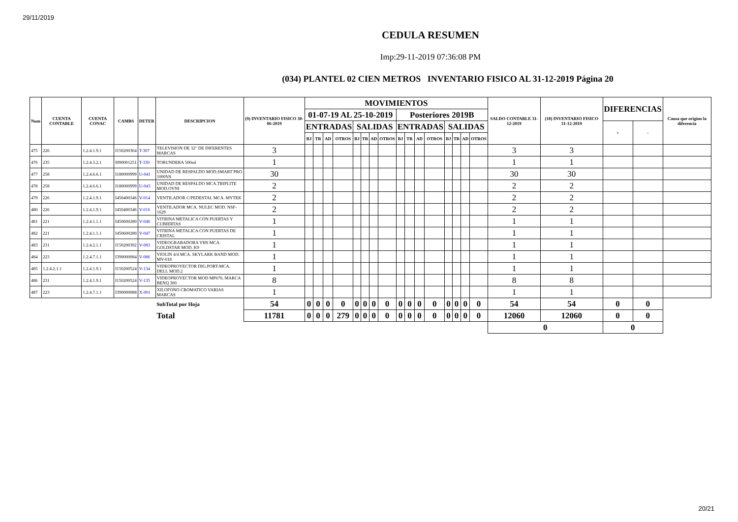29/11/2019
CEDULA RESUMEN
Imp:29-11-2019 07:36:08 PM
(034) PLANTEL 02 CIEN METROS INVENTARIO FISICO AL 31-12-2019 Página 20
| Num | CUENTA CONTABLE | CUENTA CONAC | CAMBS | DETER | DESCRIPCION | (9) INVENTARIO FISICO 30-06-2019 | MOVIMIENTOS | | | | | | | | | | | | | | | | SALDO CONTABLE 31-12-2019 | (10) INVENTARIO FISICO 31-12-2019 | DIFERENCIAS | | Causa que origino la diferencia |
| --- | --- | --- | --- | --- | --- | --- | --- | --- | --- | --- | --- | --- | --- | --- | --- | --- | --- | --- | --- | --- | --- | --- | --- | --- | --- | --- | --- |
| | | | | | | | 01-07-19 AL 25-10-2019 | | | | | | | | Posteriores 2019B | | | | | | | | | | | | |
| | | | | | | | ENTRADAS | | | | SALIDAS | | | | ENTRADAS | | | | SALIDAS | | | | | | + | - | |
| | | | | | | | BJ | TR | AD | OTROS | BJ | TR | AD | OTROS | BJ | TR | AD | OTROS | BJ | TR | AD | OTROS | | | | | |
| 475 | 226 | 1.2.4.1.9.1 | I150200364 | T-307 | TELEVISION DE 32" DE DIFERENTES MARCAS | 3 | | | | | | | | | | | | | | | | | 3 | 3 | | | |
| 476 | 235 | 1.2.4.3.2.1 | I090001251 | T-330 | TORUNDERA 500ml | 1 | | | | | | | | | | | | | | | | | 1 | 1 | | | |
| 477 | 258 | 1.2.4.6.6.1 | I180000999 | U-041 | UNIDAD DE RESPALDO MOD.SMART PRO 1000VA | 30 | | | | | | | | | | | | | | | | | 30 | 30 | | | |
| 478 | 258 | 1.2.4.6.6.1 | I180000999 | U-043 | UNIDAD DE RESPALDO MCA.TRIPLITE MOD.OVNI | 2 | | | | | | | | | | | | | | | | | 2 | 2 | | | |
| 479 | 226 | 1.2.4.1.9.1 | I450400346 | V-014 | VENTILADOR C/PEDESTAL MCA. MYTEK | 2 | | | | | | | | | | | | | | | | | 2 | 2 | | | |
| 480 | 226 | 1.2.4.1.9.1 | I450400346 | V-016 | VENTILADOR MCA. NULEC MOD. NSF-1629 | 2 | | | | | | | | | | | | | | | | | 2 | 2 | | | |
| 481 | 221 | 1.2.4.1.1.1 | I450600280 | V-046 | VITRINA METALICA CON PUERTAS Y CUBIERTAS | 1 | | | | | | | | | | | | | | | | | 1 | 1 | | | |
| 482 | 221 | 1.2.4.1.1.1 | I450600280 | V-047 | VITRINA METALICA CON PUERTAS DE CRISTAL | 1 | | | | | | | | | | | | | | | | | 1 | 1 | | | |
| 483 | 231 | 1.2.4.2.1.1 | I150200392 | V-083 | VIDEOGRABADORA VHS MCA. GOLDSTAR MOD. K9 | 1 | | | | | | | | | | | | | | | | | 1 | 1 | | | |
| 484 | 223 | 1.2.4.7.1.1 | I390000084 | V-086 | VIOLIN 4/4 MCA. SKYLARK BAND MOD. MV-018 | 1 | | | | | | | | | | | | | | | | | 1 | 1 | | | |
| 485 | 1.2.4.2.1.1 | 1.2.4.1.9.1 | I150200524 | V-134 | VIDEOPROYECTOR DIG.PORT-MCA. DELL MOD.2 | 1 | | | | | | | | | | | | | | | | | 1 | 1 | | | |
| 486 | 231 | 1.2.4.1.9.1 | I150200524 | V-135 | VIDEOPROYECTOR MOD MP670, MARCA BENQ 300 | 8 | | | | | | | | | | | | | | | | | 8 | 8 | | | |
| 487 | 223 | 1.2.4.7.1.1 | I390000088 | X-001 | XILOFONO CROMATICO VARIAS MARCAS | 1 | | | | | | | | | | | | | | | | | 1 | 1 | | | |
| | | | | | SubTotal por Hoja | 54 | 0 | 0 | 0 | 0 | 0 | 0 | 0 | 0 | 0 | 0 | 0 | 0 | 0 | 0 | 0 | 0 | 54 | 54 | 0 | 0 | |
| | | | | | Total | 11781 | 0 | 0 | 0 | 279 | 0 | 0 | 0 | 0 | 0 | 0 | 0 | 0 | 0 | 0 | 0 | 0 | 12060 | 12060 | 0 | 0 | |
| | | | | | | | | | | | | | | | | | | | | | | | 0 | | 0 | | |
20/21